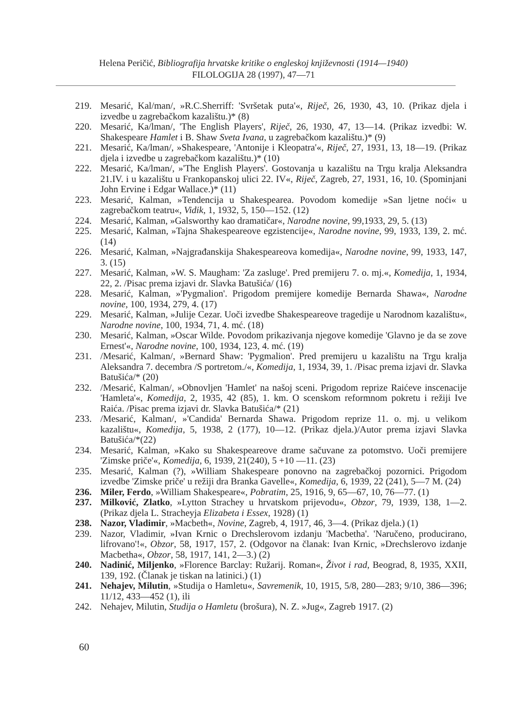Helena Peričić, Bibliografija hrvatske kritike o engleskoj književnosti (1914—1940)
FILOLOGIJA 28 (1997), 47—71
219. Mesarić, Kal/man/, »R.C.Sherriff: 'Svršetak puta'«, Riječ, 26, 1930, 43, 10. (Prikaz djela i izvedbe u zagrebačkom kazalištu.)* (8)
220. Mesarić, Ka/lman/, 'The English Players', Riječ, 26, 1930, 47, 13—14. (Prikaz izvedbi: W. Shakespeare Hamlet i B. Shaw Sveta Ivana, u zagrebačkom kazalištu.)* (9)
221. Mesarić, Ka/lman/, »Shakespeare, 'Antonije i Kleopatra'«, Riječ, 27, 1931, 13, 18—19. (Prikaz djela i izvedbe u zagrebačkom kazalištu.)* (10)
222. Mesarić, Ka/lman/, »'The English Players'. Gostovanja u kazalištu na Trgu kralja Aleksandra 21.IV. i u kazalištu u Frankopanskoj ulici 22. IV«, Riječ, Zagreb, 27, 1931, 16, 10. (Spominjani John Ervine i Edgar Wallace.)* (11)
223. Mesarić, Kalman, »Tendencija u Shakespearea. Povodom komedije »San ljetne noći« u zagrebačkom teatru«, Vidik, 1, 1932, 5, 150—152. (12)
224. Mesarić, Kalman, »Galsworthy kao dramatičar«, Narodne novine, 99,1933, 29, 5. (13)
225. Mesarić, Kalman, »Tajna Shakespeareove egzistencije«, Narodne novine, 99, 1933, 139, 2. mć. (14)
226. Mesarić, Kalman, »Najgrađanskija Shakespeareova komedija«, Narodne novine, 99, 1933, 147, 3. (15)
227. Mesarić, Kalman, »W. S. Maugham: 'Za zasluge'. Pred premijeru 7. o. mj.«, Komedija, 1, 1934, 22, 2. /Pisac prema izjavi dr. Slavka Batušića/ (16)
228. Mesarić, Kalman, »'Pygmalion'. Prigodom premijere komedije Bernarda Shawa«, Narodne novine, 100, 1934, 279, 4. (17)
229. Mesarić, Kalman, »Julije Cezar. Uoči izvedbe Shakespeareove tragedije u Narodnom kazalištu«, Narodne novine, 100, 1934, 71, 4. mć. (18)
230. Mesarić, Kalman, »Oscar Wilde. Povodom prikazivanja njegove komedije 'Glavno je da se zove Ernest'«, Narodne novine, 100, 1934, 123, 4. mć. (19)
231. /Mesarić, Kalman/, »Bernard Shaw: 'Pygmalion'. Pred premijeru u kazalištu na Trgu kralja Aleksandra 7. decembra /S portretom./«, Komedija, 1, 1934, 39, 1. /Pisac prema izjavi dr. Slavka Batušića/* (20)
232. /Mesarić, Kalman/, »Obnovljen 'Hamlet' na našoj sceni. Prigodom reprize Raićeve inscenacije 'Hamleta'«, Komedija, 2, 1935, 42 (85), 1. km. O scenskom reformnom pokretu i režiji Ive Raića. /Pisac prema izjavi dr. Slavka Batušića/* (21)
233. /Mesarić, Kalman/, »'Candida' Bernarda Shawa. Prigodom reprize 11. o. mj. u velikom kazalištu«, Komedija, 5, 1938, 2 (177), 10—12. (Prikaz djela.)/Autor prema izjavi Slavka Batušića/*(22)
234. Mesarić, Kalman, »Kako su Shakespeareove drame sačuvane za potomstvo. Uoči premijere 'Zimske priče'«, Komedija, 6, 1939, 21(240), 5 +10 —11. (23)
235. Mesarić, Kalman (?), »William Shakespeare ponovno na zagrebačkoj pozornici. Prigodom izvedbe 'Zimske priče' u režiji dra Branka Gavelle«, Komedija, 6, 1939, 22 (241), 5—7 M. (24)
236. Miler, Ferdo, »William Shakespeare«, Pobratim, 25, 1916, 9, 65—67, 10, 76—77. (1)
237. Milković, Zlatko, »Lytton Strachey u hrvatskom prijevodu«, Obzor, 79, 1939, 138, 1—2. (Prikaz djela L. Stracheyja Elizabeta i Essex, 1928) (1)
238. Nazor, Vladimir, »Macbeth«, Novine, Zagreb, 4, 1917, 46, 3—4. (Prikaz djela.) (1)
239. Nazor, Vladimir, »Ivan Krnic o Drechslerovom izdanju 'Macbetha'. 'Naručeno, producirano, lifrovano'!«, Obzor, 58, 1917, 157, 2. (Odgovor na članak: Ivan Krnic, »Drechslerovo izdanje Macbetha«, Obzor, 58, 1917, 141, 2—3.) (2)
240. Nadinić, Miljenko, »Florence Barclay: Ružarij. Roman«, Život i rad, Beograd, 8, 1935, XXII, 139, 192. (Članak je tiskan na latinici.) (1)
241. Nehajev, Milutin, »Studija o Hamletu«, Savremenik, 10, 1915, 5/8, 280—283; 9/10, 386—396; 11/12, 433—452 (1), ili
242. Nehajev, Milutin, Studija o Hamletu (brošura), N. Z. »Jug«, Zagreb 1917. (2)
60